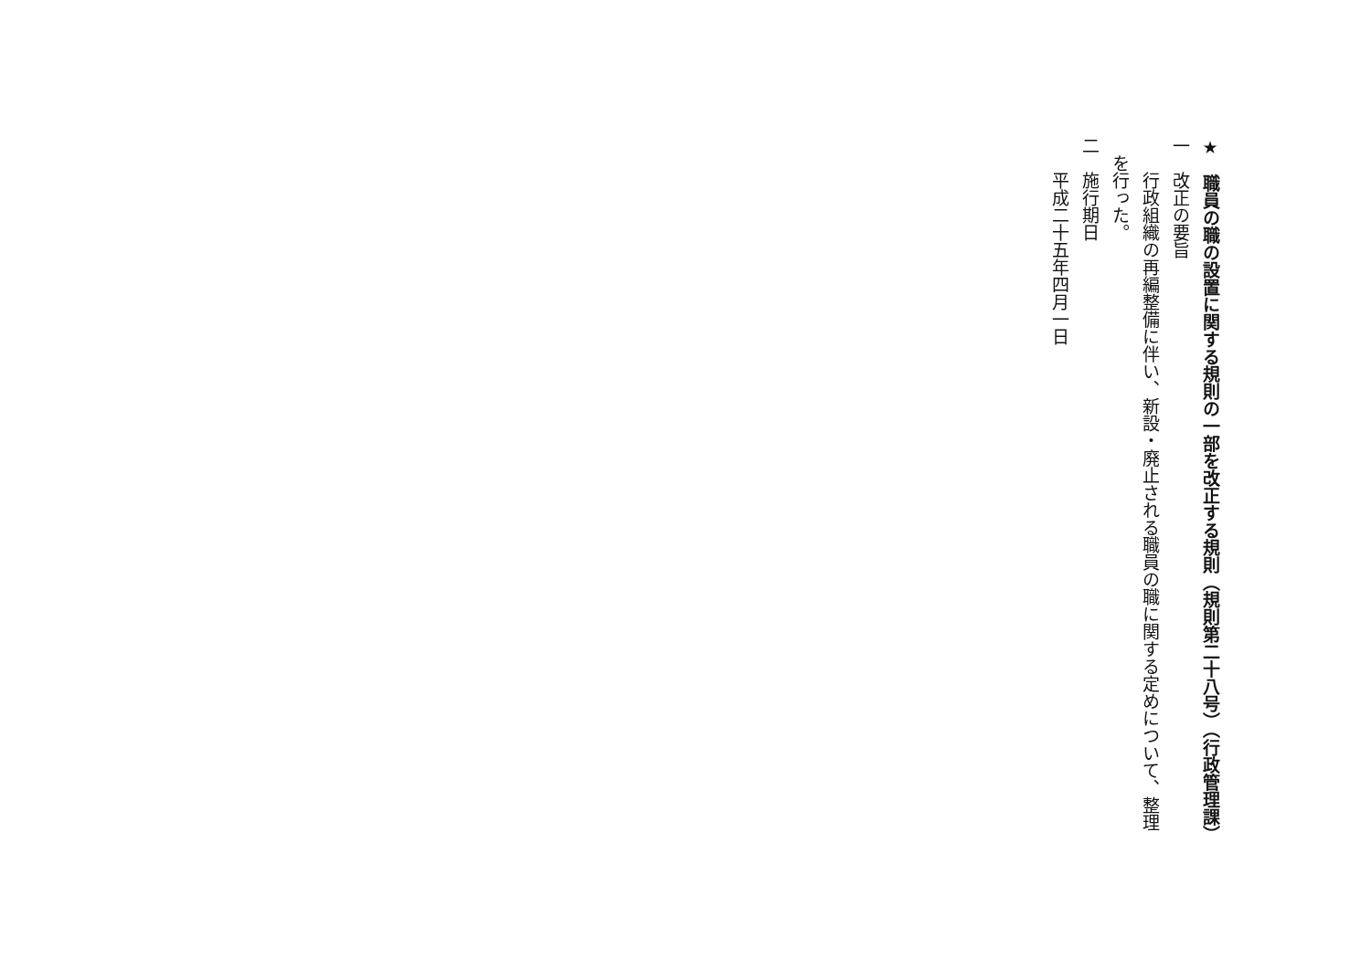★　職員の職の設置に関する規則の一部を改正する規則（規則第二十八号）（行政管理課）
一　改正の要旨
　　行政組織の再編整備に伴い、新設・廃止される職員の職に関する定めについて、整理
　を行った。
二　施行期日
　　平成二十五年四月一日